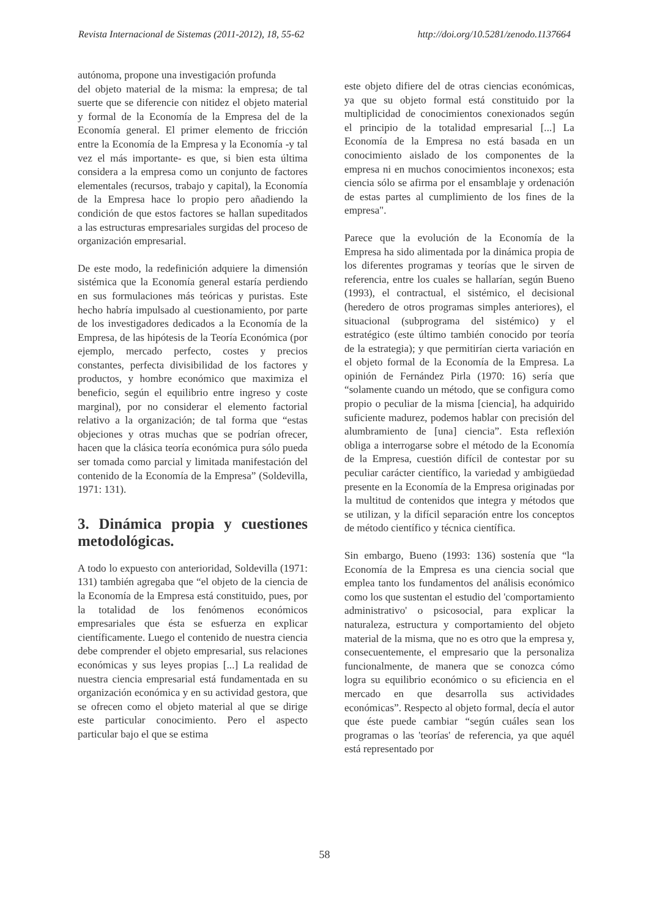Revista Internacional de Sistemas (2011-2012), 18, 55-62 http://doi.org/10.5281/zenodo.1137664
autónoma, propone una investigación profunda
del objeto material de la misma: la empresa; de tal suerte que se diferencie con nitidez el objeto material y formal de la Economía de la Empresa del de la Economía general. El primer elemento de fricción entre la Economía de la Empresa y la Economía -y tal vez el más importante- es que, si bien esta última considera a la empresa como un conjunto de factores elementales (recursos, trabajo y capital), la Economía de la Empresa hace lo propio pero añadiendo la condición de que estos factores se hallan supeditados a las estructuras empresariales surgidas del proceso de organización empresarial.
De este modo, la redefinición adquiere la dimensión sistémica que la Economía general estaría perdiendo en sus formulaciones más teóricas y puristas. Este hecho habría impulsado al cuestionamiento, por parte de los investigadores dedicados a la Economía de la Empresa, de las hipótesis de la Teoría Económica (por ejemplo, mercado perfecto, costes y precios constantes, perfecta divisibilidad de los factores y productos, y hombre económico que maximiza el beneficio, según el equilibrio entre ingreso y coste marginal), por no considerar el elemento factorial relativo a la organización; de tal forma que “estas objeciones y otras muchas que se podrían ofrecer, hacen que la clásica teoría económica pura sólo pueda ser tomada como parcial y limitada manifestación del contenido de la Economía de la Empresa” (Soldevilla, 1971: 131).
3. Dinámica propia y cuestiones metodológicas.
A todo lo expuesto con anterioridad, Soldevilla (1971: 131) también agregaba que “el objeto de la ciencia de la Economía de la Empresa está constituido, pues, por la totalidad de los fenómenos económicos empresariales que ésta se esfuerza en explicar científicamente. Luego el contenido de nuestra ciencia debe comprender el objeto empresarial, sus relaciones económicas y sus leyes propias [...] La realidad de nuestra ciencia empresarial está fundamentada en su organización económica y en su actividad gestora, que se ofrecen como el objeto material al que se dirige este particular conocimiento. Pero el aspecto particular bajo el que se estima
este objeto difiere del de otras ciencias económicas, ya que su objeto formal está constituido por la multiplicidad de conocimientos conexionados según el principio de la totalidad empresarial [...] La Economía de la Empresa no está basada en un conocimiento aislado de los componentes de la empresa ni en muchos conocimientos inconexos; esta ciencia sólo se afirma por el ensamblaje y ordenación de estas partes al cumplimiento de los fines de la empresa".
Parece que la evolución de la Economía de la Empresa ha sido alimentada por la dinámica propia de los diferentes programas y teorías que le sirven de referencia, entre los cuales se hallarían, según Bueno (1993), el contractual, el sistémico, el decisional (heredero de otros programas simples anteriores), el situacional (subprograma del sistémico) y el estratégico (este último también conocido por teoría de la estrategia); y que permitirían cierta variación en el objeto formal de la Economía de la Empresa. La opinión de Fernández Pirla (1970: 16) sería que “solamente cuando un método, que se configura como propio o peculiar de la misma [ciencia], ha adquirido suficiente madurez, podemos hablar con precisión del alumbramiento de [una] ciencia”. Esta reflexión obliga a interrogarse sobre el método de la Economía de la Empresa, cuestión difícil de contestar por su peculiar carácter científico, la variedad y ambigüedad presente en la Economía de la Empresa originadas por la multitud de contenidos que integra y métodos que se utilizan, y la difícil separación entre los conceptos de método científico y técnica científica.
Sin embargo, Bueno (1993: 136) sostenía que “la Economía de la Empresa es una ciencia social que emplea tanto los fundamentos del análisis económico como los que sustentan el estudio del 'comportamiento administrativo' o psicosocial, para explicar la naturaleza, estructura y comportamiento del objeto material de la misma, que no es otro que la empresa y, consecuentemente, el empresario que la personaliza funcionalmente, de manera que se conozca cómo logra su equilibrio económico o su eficiencia en el mercado en que desarrolla sus actividades económicas”. Respecto al objeto formal, decía el autor que éste puede cambiar “según cuáles sean los programas o las 'teorías' de referencia, ya que aquél está representado por
58